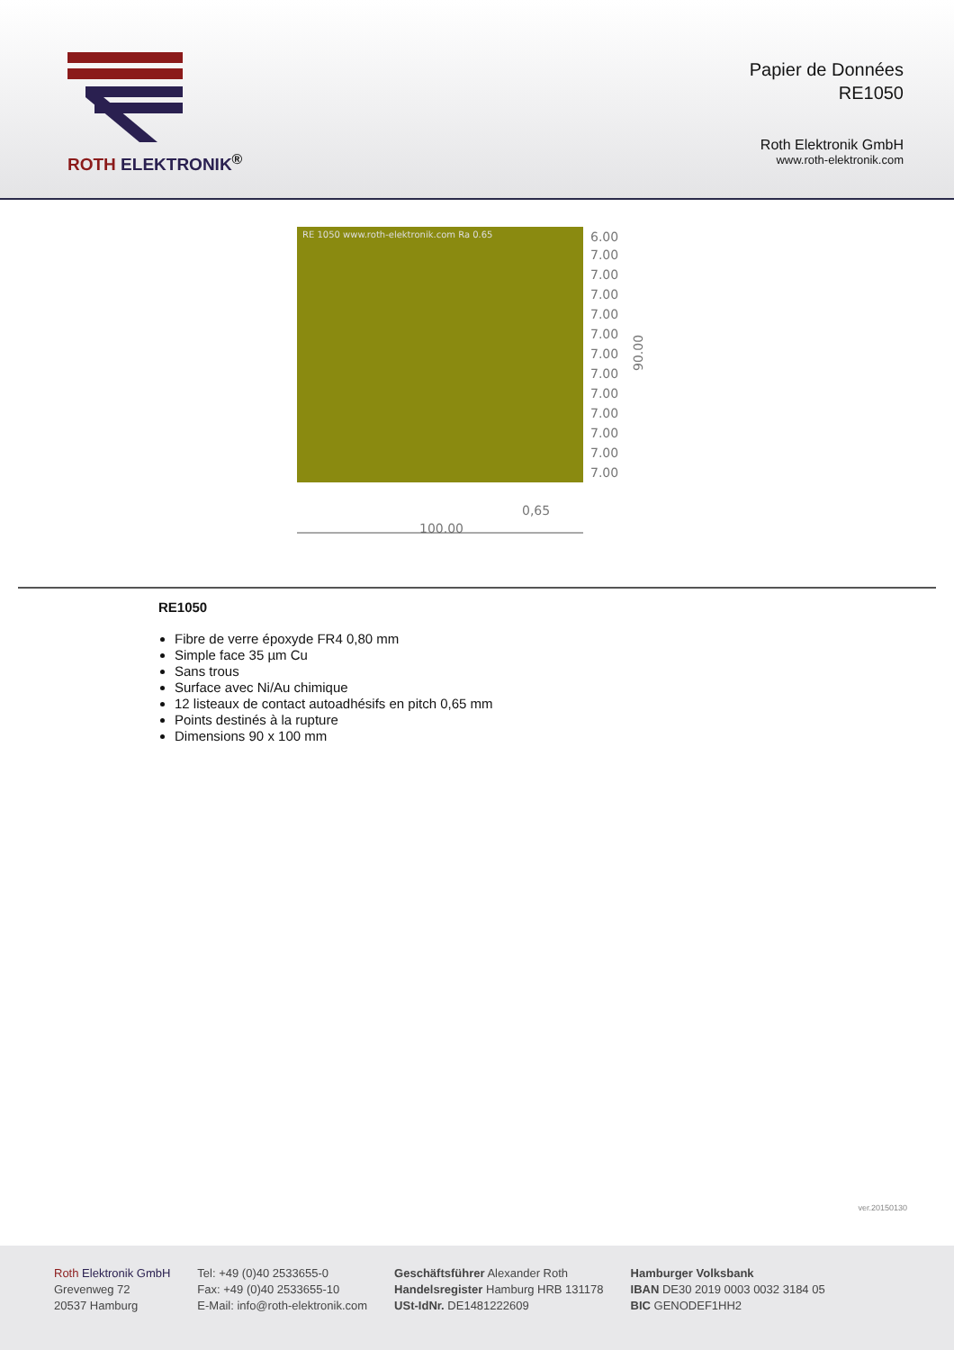ROTH ELEKTRONIK<sup>®</sup>
Papier de Données
RE1050
Roth Elektronik GmbH
www.roth-elektronik.com
RE 1050 www.roth-elektronik.com Ra 0.65
6.00
7.00
7.00
7.00
7.00
7.00
7.00
7.00
7.00
7.00
7.00
7.00
7.00
90.00
0,65
100.00
RE1050
Fibre de verre époxyde FR4 0,80 mm
Simple face 35 µm Cu
Sans trous
Surface avec Ni/Au chimique
12 listeaux de contact autoadhésifs en pitch 0,65 mm
Points destinés à la rupture
Dimensions 90 x 100 mm
ver.20150130
Roth Elektronik GmbH
Grevenweg 72
20537 Hamburg
Tel: +49 (0)40 2533655-0
Fax: +49 (0)40 2533655-10
E-Mail: info@roth-elektronik.com
Geschäftsführer Alexander Roth
Handelsregister Hamburg HRB 131178
USt-IdNr. DE1481222609
Hamburger Volksbank
IBAN DE30 2019 0003 0032 3184 05
BIC GENODEF1HH2